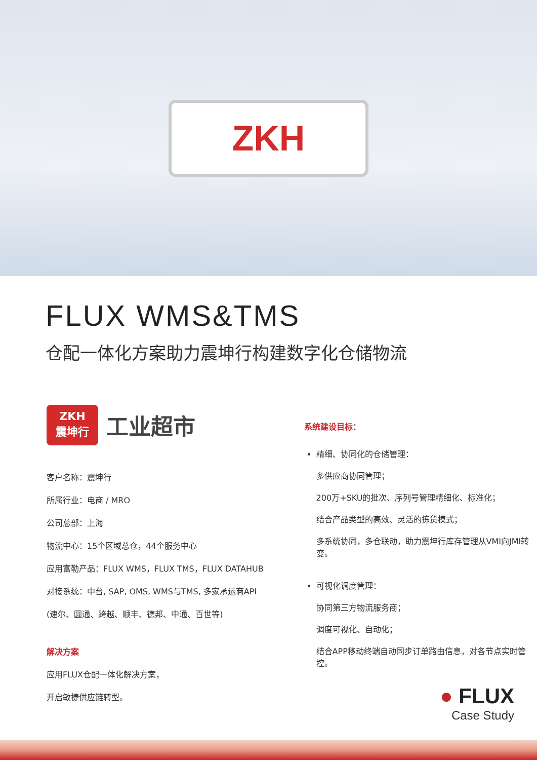ZKH
FLUX WMS&TMS
仓配一体化方案助力震坤行构建数字化仓储物流
ZKH
震坤行
工业超市
客户名称：震坤行
所属行业：电商 / MRO
公司总部：上海
物流中心：15个区域总仓，44个服务中心
应用富勒产品：FLUX WMS，FLUX TMS，FLUX DATAHUB
对接系统：中台, SAP, OMS, WMS与TMS, 多家承运商API
(速尔、圆通、跨越、顺丰、德邦、中通、百世等)
解决方案
应用FLUX仓配一体化解决方案，
开启敏捷供应链转型。
系统建设目标：
精细、协同化的仓储管理：
多供应商协同管理；
200万+SKU的批次、序列号管理精细化、标准化；
结合产品类型的高效、灵活的拣货模式；
多系统协同，多仓联动，助力震坤行库存管理从VMI向JMI转变。
可视化调度管理：
协同第三方物流服务商；
调度可视化、自动化；
结合APP移动终端自动同步订单路由信息，对各节点实时管控。
● FLUX
Case Study